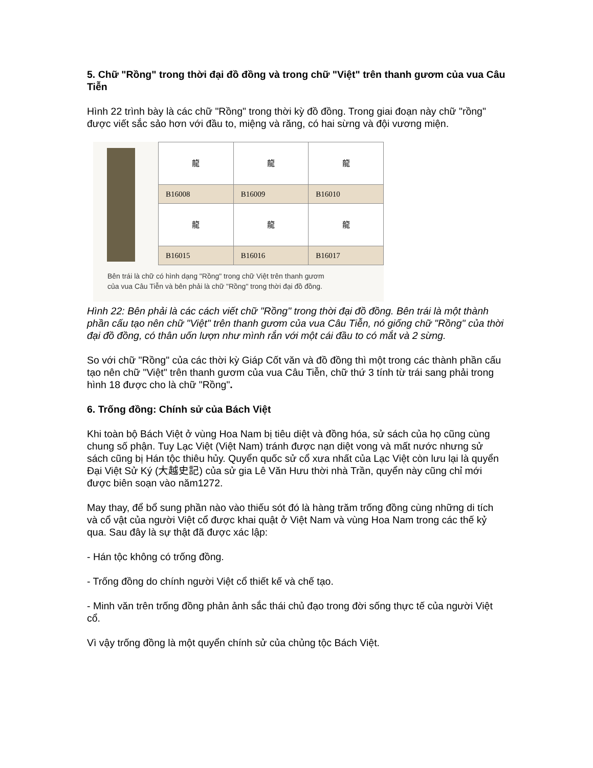5. Chữ "Rồng" trong thời đại đồ đồng và trong chữ "Việt" trên thanh gươm của vua Câu Tiễn
Hình 22 trình bày là các chữ "Rồng" trong thời kỳ đồ đồng. Trong giai đoạn này chữ "rồng" được viết sắc sảo hơn với đầu to, miệng và răng, có hai sừng và đội vương miện.
| 龍 | 龍 | 龍 |
| B16008 | B16009 | B16010 |
| 龍 | 龍 | 龍 |
| B16015 | B16016 | B16017 |
Bên trái là chữ có hình dạng "Rồng" trong chữ Việt trên thanh gươm
của vua Câu Tiễn và bên phải là chữ "Rồng" trong thời đại đồ đồng.
Hình 22: Bên phải là các cách viết chữ "Rồng" trong thời đại đồ đồng. Bên trái là một thành phần cấu tạo nên chữ "Việt" trên thanh gươm của vua Câu Tiễn, nó giống chữ "Rồng" của thời đại đồ đồng, có thân uốn lượn như mình rắn với một cái đầu to có mắt và 2 sừng.
So với chữ "Rồng" của các thời kỳ Giáp Cốt văn và đồ đồng thì một trong các thành phần cấu tạo nên chữ "Việt" trên thanh gươm của vua Câu Tiễn, chữ thứ 3 tính từ trái sang phải trong hình 18 được cho là chữ "Rồng".
6. Trống đồng: Chính sử của Bách Việt
Khi toàn bộ Bách Việt ở vùng Hoa Nam bị tiêu diệt và đồng hóa, sử sách của họ cũng cùng chung số phận. Tuy Lạc Việt (Việt Nam) tránh được nạn diệt vong và mất nước nhưng sử sách cũng bị Hán tộc thiêu hủy. Quyển quốc sử cổ xưa nhất của Lạc Việt còn lưu lại là quyển Đại Việt Sử Ký (大越史記) của sử gia Lê Văn Hưu thời nhà Trần, quyển này cũng chỉ mới được biên soạn vào năm1272.
May thay, để bổ sung phần nào vào thiếu sót đó là hàng trăm trống đồng cùng những di tích và cổ vật của người Việt cổ được khai quật ở Việt Nam và vùng Hoa Nam trong các thế kỷ qua. Sau đây là sự thật đã được xác lập:
- Hán tộc không có trống đồng.
- Trống đồng do chính người Việt cổ thiết kế và chế tạo.
- Minh văn trên trống đồng phản ảnh sắc thái chủ đạo trong đời sống thực tế của người Việt cổ.
Vì vậy trống đồng là một quyển chính sử của chủng tộc Bách Việt.